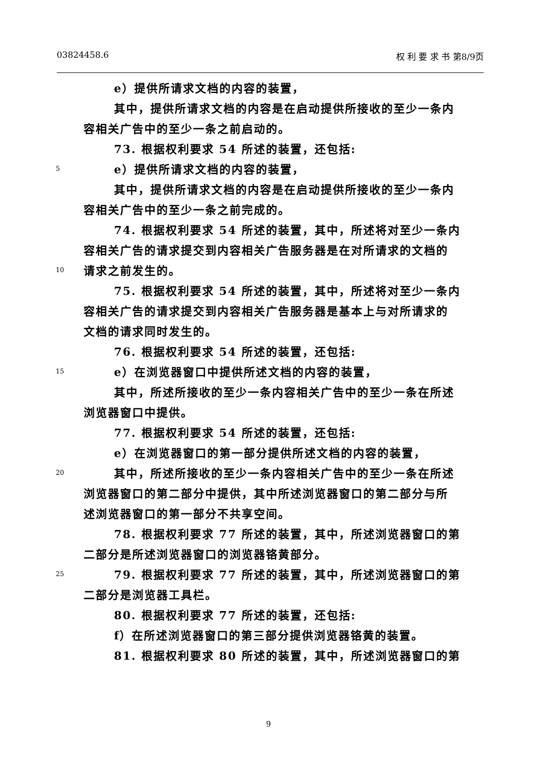03824458.6 权 利 要 求 书 第8/9页
e）提供所请求文档的内容的装置，
其中，提供所请求文档的内容是在启动提供所接收的至少一条内
容相关广告中的至少一条之前启动的。
73. 根据权利要求 54 所述的装置，还包括:
5 e）提供所请求文档的内容的装置，
其中，提供所请求文档的内容是在启动提供所接收的至少一条内
容相关广告中的至少一条之前完成的。
74. 根据权利要求 54 所述的装置，其中，所述将对至少一条内
容相关广告的请求提交到内容相关广告服务器是在对所请求的文档的
10 请求之前发生的。
75. 根据权利要求 54 所述的装置，其中，所述将对至少一条内
容相关广告的请求提交到内容相关广告服务器是基本上与对所请求的
文档的请求同时发生的。
76. 根据权利要求 54 所述的装置，还包括:
15 e）在浏览器窗口中提供所述文档的内容的装置，
其中，所述所接收的至少一条内容相关广告中的至少一条在所述
浏览器窗口中提供。
77. 根据权利要求 54 所述的装置，还包括:
e）在浏览器窗口的第一部分提供所述文档的内容的装置，
20 其中，所述所接收的至少一条内容相关广告中的至少一条在所述
浏览器窗口的第二部分中提供，其中所述浏览器窗口的第二部分与所
述浏览器窗口的第一部分不共享空间。
78. 根据权利要求 77 所述的装置，其中，所述浏览器窗口的第
二部分是所述浏览器窗口的浏览器铬黄部分。
25 79. 根据权利要求 77 所述的装置，其中，所述浏览器窗口的第
二部分是浏览器工具栏。
80. 根据权利要求 77 所述的装置，还包括:
f）在所述浏览器窗口的第三部分提供浏览器铬黄的装置。
81. 根据权利要求 80 所述的装置，其中，所述浏览器窗口的第
9